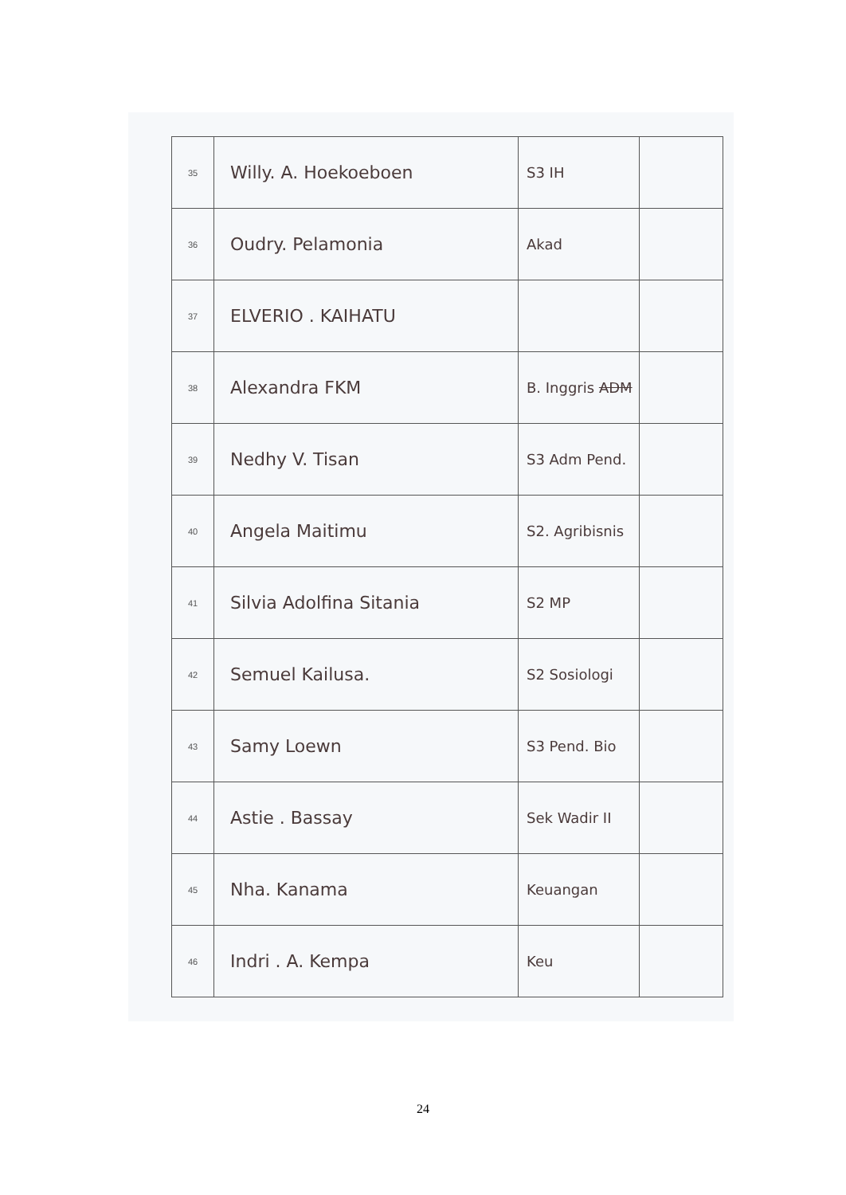| 35 | Willy. A. Hoekoeboen | S3 IH | |
| 36 | Oudry. Pelamonia | Akad | |
| 37 | ELVERIO . KAIHATU | | |
| 38 | Alexandra FKM | B. Inggris ADM | |
| 39 | Nedhy V. Tisan | S3 Adm Pend. | |
| 40 | Angela Maitimu | S2. Agribisnis | |
| 41 | Silvia Adolfina Sitania | S2 MP | |
| 42 | Semuel Kailusa. | S2 Sosiologi | |
| 43 | Samy Loewn | S3 Pend. Bio | |
| 44 | Astie . Bassay | Sek Wadir II | |
| 45 | Nha. Kanama | Keuangan | |
| 46 | Indri . A. Kempa | Keu | |
24